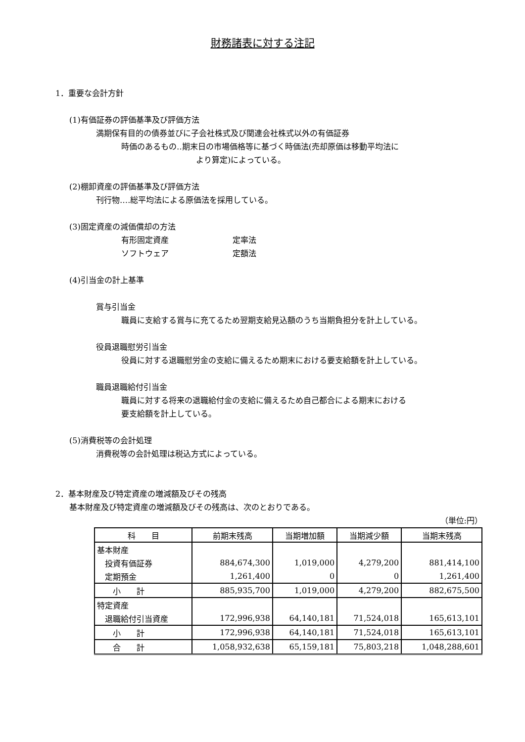財務諸表に対する注記
1．重要な会計方針
(1)有価証券の評価基準及び評価方法
満期保有目的の債券並びに子会社株式及び関連会社株式以外の有価証券
時価のあるもの‥期末日の市場価格等に基づく時価法(売却原価は移動平均法に
より算定)によっている。
(2)棚卸資産の評価基準及び評価方法
刊行物‥‥総平均法による原価法を採用している。
(3)固定資産の減価償却の方法
有形固定資産 定率法
ソフトウェア 定額法
(4)引当金の計上基準
賞与引当金
職員に支給する賞与に充てるため翌期支給見込額のうち当期負担分を計上している。
役員退職慰労引当金
役員に対する退職慰労金の支給に備えるため期末における要支給額を計上している。
職員退職給付引当金
職員に対する将来の退職給付金の支給に備えるため自己都合による期末における
要支給額を計上している。
(5)消費税等の会計処理
消費税等の会計処理は税込方式によっている。
2．基本財産及び特定資産の増減額及びその残高
基本財産及び特定資産の増減額及びその残高は、次のとおりである。
（単位:円）
| 科 目 | 前期末残高 | 当期増加額 | 当期減少額 | 当期末残高 |
| --- | --- | --- | --- | --- |
| 基本財産 | | | | |
| 投資有価証券 | 884,674,300 | 1,019,000 | 4,279,200 | 881,414,100 |
| 定期預金 | 1,261,400 | 0 | 0 | 1,261,400 |
| 小 計 | 885,935,700 | 1,019,000 | 4,279,200 | 882,675,500 |
| 特定資産 | | | | |
| 退職給付引当資産 | 172,996,938 | 64,140,181 | 71,524,018 | 165,613,101 |
| 小 計 | 172,996,938 | 64,140,181 | 71,524,018 | 165,613,101 |
| 合 計 | 1,058,932,638 | 65,159,181 | 75,803,218 | 1,048,288,601 |